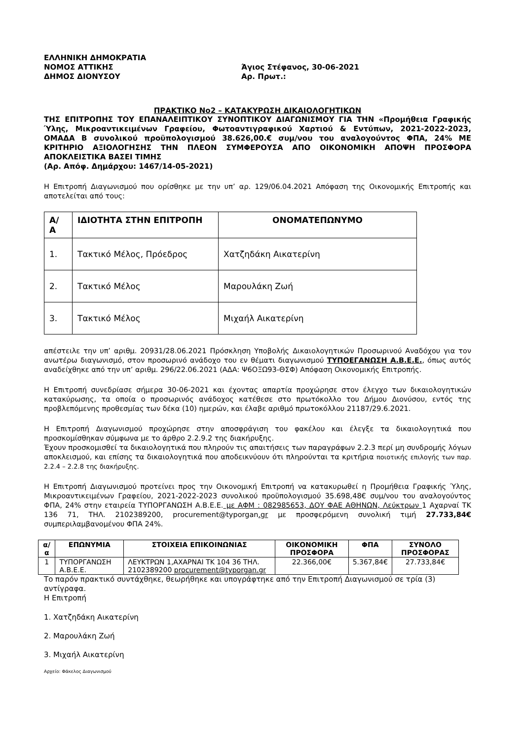ΕΛΛΗΝΙΚΗ ΔΗΜΟΚΡΑΤΙΑ
ΝΟΜΟΣ ΑΤΤΙΚΗΣ
ΔΗΜΟΣ ΔΙΟΝΥΣΟΥ
Άγιος Στέφανος, 30-06-2021
Αρ. Πρωτ.:
ΠΡΑΚΤΙΚΟ Νο2 – ΚΑΤΑΚΥΡΩΣΗ ΔΙΚΑΙΟΛΟΓΗΤΙΚΩΝ
ΤΗΣ ΕΠΙΤΡΟΠΗΣ ΤΟΥ ΕΠΑΝΑΛΕΙΠΤΙΚΟΥ ΣΥΝΟΠΤΙΚΟΥ ΔΙΑΓΩΝΙΣΜΟΥ ΓΙΑ ΤΗΝ «Προμήθεια Γραφικής Ύλης, Μικροαντικειμένων Γραφείου, Φωτοαντιγραφικού Χαρτιού & Εντύπων, 2021-2022-2023, ΟΜΑΔΑ Β συνολικού προϋπολογισμού 38.626,00.€ συμ/νου του αναλογούντος ΦΠΑ, 24% ΜΕ ΚΡΙΤΗΡΙΟ ΑΞΙΟΛΟΓΗΣΗΣ ΤΗΝ ΠΛΕΟΝ ΣΥΜΦΕΡΟΥΣΑ ΑΠΟ ΟΙΚΟΝΟΜΙΚΗ ΑΠΟΨΗ ΠΡΟΣΦΟΡΑ ΑΠΟΚΛΕΙΣΤΙΚΑ ΒΑΣΕΙ ΤΙΜΗΣ
(Αρ. Απόφ. Δημάρχου: 1467/14-05-2021)
Η Επιτροπή Διαγωνισμού που ορίσθηκε με την υπ’ αρ. 129/06.04.2021 Απόφαση της Οικονομικής Επιτροπής και αποτελείται από τους:
| Α/ Α | ΙΔΙΟΤΗΤΑ ΣΤΗΝ ΕΠΙΤΡΟΠΗ | ΟΝΟΜΑΤΕΠΩΝΥΜΟ |
| --- | --- | --- |
| 1. | Τακτικό Μέλος, Πρόεδρος | Χατζηδάκη Αικατερίνη |
| 2. | Τακτικό Μέλος | Μαρουλάκη Ζωή |
| 3. | Τακτικό Μέλος | Μιχαήλ Αικατερίνη |
απέστειλε την υπ’ αριθμ. 20931/28.06.2021 Πρόσκληση Υποβολής Δικαιολογητικών Προσωρινού Αναδόχου για τον ανωτέρω διαγωνισμό, στον προσωρινό ανάδοχο του εν θέματι διαγωνισμού ΤΥΠΟΕΓΑΝΩΣΗ Α.Β.Ε.Ε., όπως αυτός αναδείχθηκε από την υπ’ αριθμ. 296/22.06.2021 (ΑΔΑ: Ψ6ΟΞΩ93-ΘΣΦ) Απόφαση Οικονομικής Επιτροπής.
Η Επιτροπή συνεδρίασε σήμερα 30-06-2021 και έχοντας απαρτία προχώρησε στον έλεγχο των δικαιολογητικών κατακύρωσης, τα οποία ο προσωρινός ανάδοχος κατέθεσε στο πρωτόκολλο του Δήμου Διονύσου, εντός της προβλεπόμενης προθεσμίας των δέκα (10) ημερών, και έλαβε αριθμό πρωτοκόλλου 21187/29.6.2021.
Η Επιτροπή Διαγωνισμού προχώρησε στην αποσφράγιση του φακέλου και έλεγξε τα δικαιολογητικά που προσκομίσθηκαν σύμφωνα με το άρθρο 2.2.9.2 της διακήρυξης.
Έχουν προσκομισθεί τα δικαιολογητικά που πληρούν τις απαιτήσεις των παραγράφων 2.2.3 περί μη συνδρομής λόγων αποκλεισμού, και επίσης τα δικαιολογητικά που αποδεικνύουν ότι πληρούνται τα κριτήρια ποιοτικής επιλογής των παρ. 2.2.4 – 2.2.8 της διακήρυξης.
Η Επιτροπή Διαγωνισμού προτείνει προς την Οικονομική Επιτροπή να κατακυρωθεί η Προμήθεια Γραφικής Ύλης, Μικροαντικειμένων Γραφείου, 2021-2022-2023 συνολικού προϋπολογισμού 35.698,48€ συμ/νου του αναλογούντος ΦΠΑ, 24% στην εταιρεία ΤΥΠΟΡΓΑΝΩΣΗ Α.Β.Ε.Ε. με ΑΦΜ : 082985653, ΔΟΥ ΦΑΕ ΑΘΗΝΩΝ, Λεύκτρων 1 Αχαρναί ΤΚ 136 71, ΤΗΛ. 2102389200, procurement@typorgan.gr με προσφερόμενη συνολική τιμή 27.733,84€ συμπεριλαμβανομένου ΦΠΑ 24%.
| α/α | ΕΠΩΝΥΜΙΑ | ΣΤΟΙΧΕΙΑ ΕΠΙΚΟΙΝΩΝΙΑΣ | ΟΙΚΟΝΟΜΙΚΗ ΠΡΟΣΦΟΡΑ | ΦΠΑ | ΣΥΝΟΛΟ ΠΡΟΣΦΟΡΑΣ |
| --- | --- | --- | --- | --- | --- |
| 1 | ΤΥΠΟΡΓΑΝΩΣΗ Α.Β.Ε.Ε. | ΛΕΥΚΤΡΩΝ 1,ΑΧΑΡΝΑΙ ΤΚ 104 36 ΤΗΛ. 2102389200 procurement@typorgan.gr | 22.366,00€ | 5.367,84€ | 27.733,84€ |
Το παρόν πρακτικό συντάχθηκε, θεωρήθηκε και υπογράφτηκε από την Επιτροπή Διαγωνισμού σε τρία (3) αντίγραφα.
Η Επιτροπή
1. Χατζηδάκη Αικατερίνη
2. Μαρουλάκη Ζωή
3. Μιχαήλ Αικατερίνη
Αρχείο: Φάκελος Διαγωνισμού